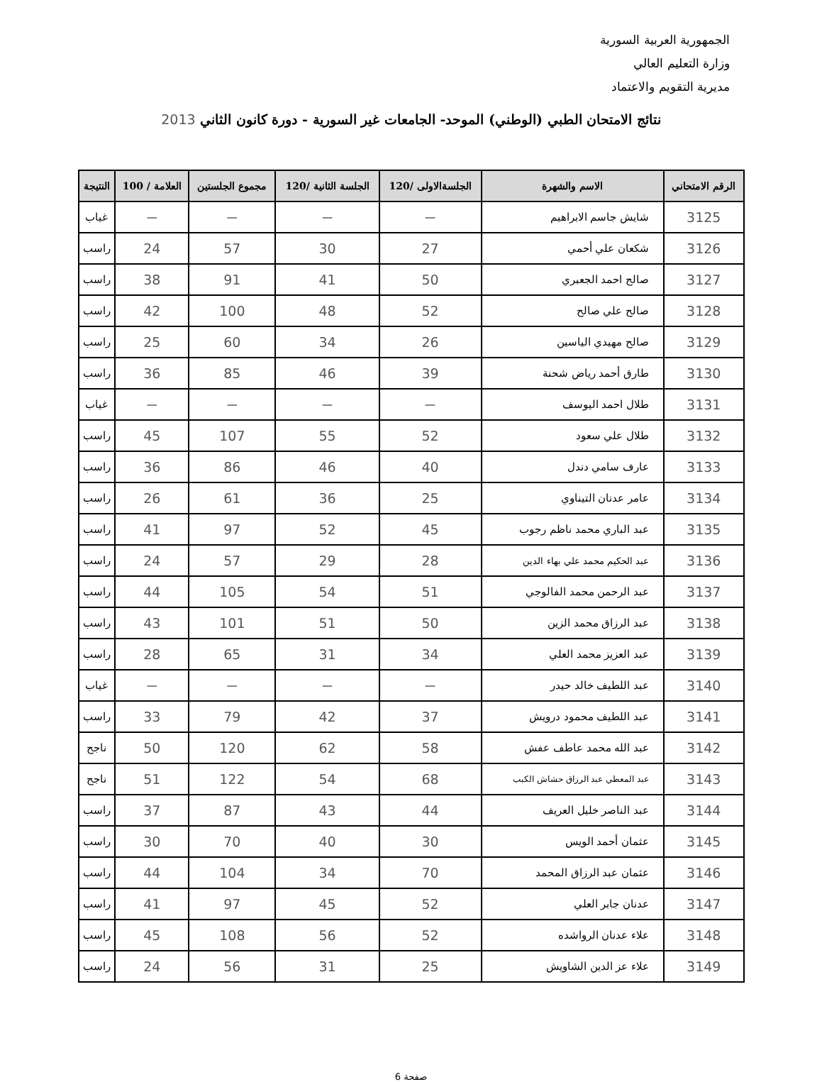الجمهورية العربية السورية
وزارة التعليم العالي
مديرية التقويم والاعتماد
نتائج الامتحان الطبي (الوطني) الموحد- الجامعات غير السورية - دورة كانون الثاني 2013
| الرقم الامتحاني | الاسم والشهرة | الجلسةالاولى /120 | الجلسة الثانية /120 | مجموع الجلستين | العلامة / 100 | النتيجة |
| --- | --- | --- | --- | --- | --- | --- |
| 3125 | شايش جاسم الابراهيم | — | — | — | — | غياب |
| 3126 | شكعان علي أحمي | 27 | 30 | 57 | 24 | راسب |
| 3127 | صالح احمد الجعبري | 50 | 41 | 91 | 38 | راسب |
| 3128 | صالح علي صالح | 52 | 48 | 100 | 42 | راسب |
| 3129 | صالح مهيدي الياسين | 26 | 34 | 60 | 25 | راسب |
| 3130 | طارق أحمد رياض شحنة | 39 | 46 | 85 | 36 | راسب |
| 3131 | طلال احمد اليوسف | — | — | — | — | غياب |
| 3132 | طلال علي سعود | 52 | 55 | 107 | 45 | راسب |
| 3133 | عارف سامي دندل | 40 | 46 | 86 | 36 | راسب |
| 3134 | عامر عدنان التيناوي | 25 | 36 | 61 | 26 | راسب |
| 3135 | عبد الباري محمد ناظم رجوب | 45 | 52 | 97 | 41 | راسب |
| 3136 | عبد الحكيم محمد علي بهاء الدين | 28 | 29 | 57 | 24 | راسب |
| 3137 | عبد الرحمن محمد الفالوجي | 51 | 54 | 105 | 44 | راسب |
| 3138 | عبد الرزاق محمد الزين | 50 | 51 | 101 | 43 | راسب |
| 3139 | عبد العزيز محمد العلي | 34 | 31 | 65 | 28 | راسب |
| 3140 | عبد اللطيف خالد حيدر | — | — | — | — | غياب |
| 3141 | عبد اللطيف محمود درويش | 37 | 42 | 79 | 33 | راسب |
| 3142 | عبد الله محمد عاطف عفش | 58 | 62 | 120 | 50 | ناجح |
| 3143 | عبد المعطي عبد الرزاق حشاش الكبب | 68 | 54 | 122 | 51 | ناجح |
| 3144 | عبد الناصر خليل العريف | 44 | 43 | 87 | 37 | راسب |
| 3145 | عثمان أحمد الويس | 30 | 40 | 70 | 30 | راسب |
| 3146 | عثمان عبد الرزاق المحمد | 70 | 34 | 104 | 44 | راسب |
| 3147 | عدنان جابر العلي | 52 | 45 | 97 | 41 | راسب |
| 3148 | علاء عدنان الرواشده | 52 | 56 | 108 | 45 | راسب |
| 3149 | علاء عز الدين الشاويش | 25 | 31 | 56 | 24 | راسب |
صفحة 6